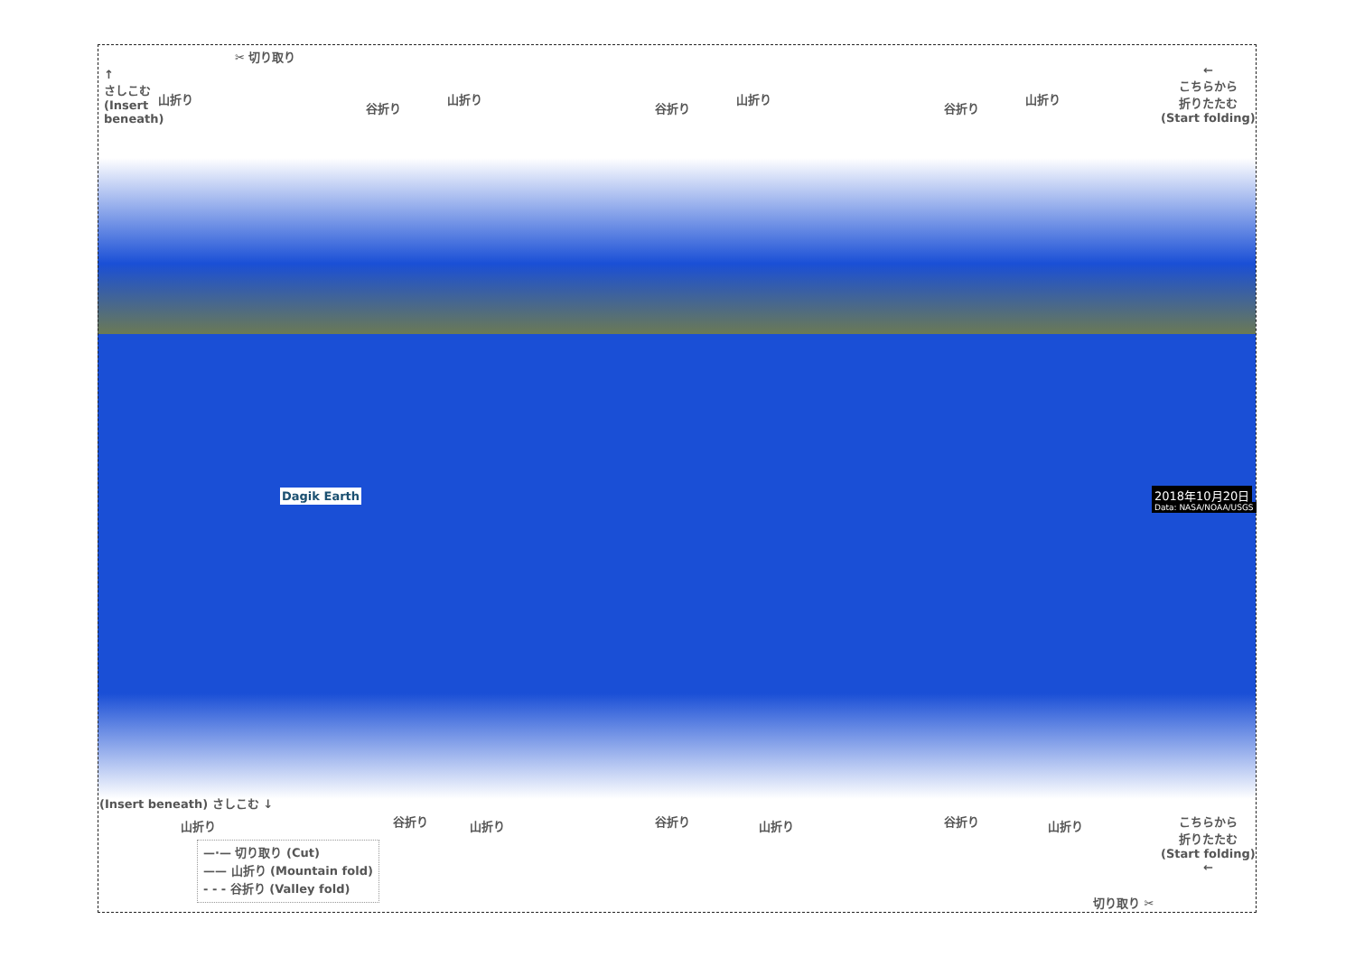✂ 切り取り
↑
さしこむ
(Insert
beneath)
山折り
谷折り
山折り
谷折り
山折り
谷折り
山折り
←
こちらから
折りたたむ
(Start folding)
Dagik Earth 2018年10月20日
Data: NASA/NOAA/USGS
(Insert beneath) さしこむ ↓
山折り 谷折り 山折り 谷折り 山折り 谷折り 山折り
こちらから
折りたたむ
(Start folding)
←
切り取り ✂
—·— 切り取り (Cut)
—— 山折り (Mountain fold)
- - - 谷折り (Valley fold)